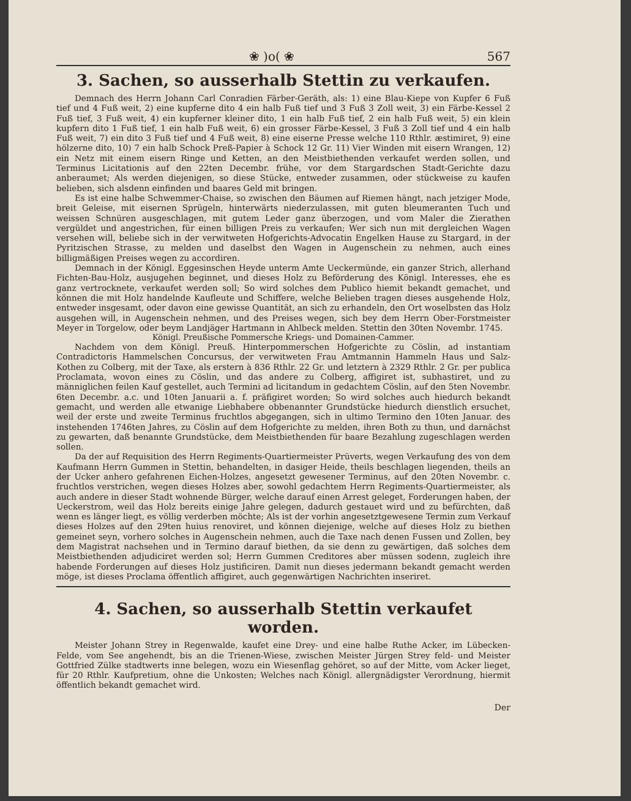❀ )o( ❀ 567
3. Sachen, so ausserhalb Stettin zu verkaufen.
Demnach des Herrn Johann Carl Conradien Färber-Geräth, als: 1) eine Blau-Kiepe von Kupfer 6 Fuß tief und 4 Fuß weit, 2) eine kupferne dito 4 ein halb Fuß tief und 3 Fuß 3 Zoll weit, 3) ein Färbe-Kessel 2 Fuß tief, 3 Fuß weit, 4) ein kupferner kleiner dito, 1 ein halb Fuß tief, 2 ein halb Fuß weit, 5) ein klein kupfern dito 1 Fuß tief, 1 ein halb Fuß weit, 6) ein grosser Färbe-Kessel, 3 Fuß 3 Zoll tief und 4 ein halb Fuß weit, 7) ein dito 3 Fuß tief und 4 Fuß weit, 8) eine eiserne Presse welche 110 Rthlr. æstimiret, 9) eine hölzerne dito, 10) 7 ein halb Schock Preß-Papier à Schock 12 Gr. 11) Vier Winden mit eisern Wrangen, 12) ein Netz mit einem eisern Ringe und Ketten, an den Meistbiethenden verkaufet werden sollen, und Terminus Licitationis auf den 22ten Decembr. frühe, vor dem Stargardschen Stadt-Gerichte dazu anberaumet; Als werden diejenigen, so diese Stücke, entweder zusammen, oder stückweise zu kaufen belieben, sich alsdenn einfinden und baares Geld mit bringen.
Es ist eine halbe Schwemmer-Chaise, so zwischen den Bäumen auf Riemen hängt, nach jetziger Mode, breit Geleise, mit eisernen Sprügeln, hinterwärts niederzulassen, mit guten bleumeranten Tuch und weissen Schnüren ausgeschlagen, mit gutem Leder ganz überzogen, und vom Maler die Zierathen vergüldet und angestrichen, für einen billigen Preis zu verkaufen; Wer sich nun mit dergleichen Wagen versehen will, beliebe sich in der verwitweten Hofgerichts-Advocatin Engelken Hause zu Stargard, in der Pyritzischen Strasse, zu melden und daselbst den Wagen in Augenschein zu nehmen, auch eines billigmäßigen Preises wegen zu accordiren.
Demnach in der Königl. Eggesinschen Heyde unterm Amte Ueckermünde, ein ganzer Strich, allerhand Fichten-Bau-Holz, ausjugehen beginnet, und dieses Holz zu Beförderung des Königl. Interesses, ehe es ganz vertrocknete, verkaufet werden soll; So wird solches dem Publico hiemit bekandt gemachet, und können die mit Holz handelnde Kaufleute und Schiffere, welche Belieben tragen dieses ausgehende Holz, entweder insgesamt, oder davon eine gewisse Quantität, an sich zu erhandeln, den Ort woselbsten das Holz ausgehen will, in Augenschein nehmen, und des Preises wegen, sich bey dem Herrn Ober-Forstmeister Meyer in Torgelow, oder beym Landjäger Hartmann in Ahlbeck melden. Stettin den 30ten Novembr. 1745.
Königl. Preußische Pommersche Kriegs- und Domainen-Cammer.
Nachdem von dem Königl. Preuß. Hinterpommerschen Hofgerichte zu Cöslin, ad instantiam Contradictoris Hammelschen Concursus, der verwitweten Frau Amtmannin Hammeln Haus und Salz-Kothen zu Colberg, mit der Taxe, als erstern à 836 Rthlr. 22 Gr. und letztern à 2329 Rthlr. 2 Gr. per publica Proclamata, wovon eines zu Cöslin, und das andere zu Colberg, affigiret ist, subhastiret, und zu männiglichen feilen Kauf gestellet, auch Termini ad licitandum in gedachtem Cöslin, auf den 5ten Novembr. 6ten Decembr. a.c. und 10ten Januarii a. f. präfigiret worden; So wird solches auch hiedurch bekandt gemacht, und werden alle etwanige Liebhabere obbenannter Grundstücke hiedurch dienstlich ersuchet, weil der erste und zweite Terminus fruchtlos abgegangen, sich in ultimo Termino den 10ten Januar. des instehenden 1746ten Jahres, zu Cöslin auf dem Hofgerichte zu melden, ihren Both zu thun, und darnächst zu gewarten, daß benannte Grundstücke, dem Meistbiethenden für baare Bezahlung zugeschlagen werden sollen.
Da der auf Requisition des Herrn Regiments-Quartiermeister Prüverts, wegen Verkaufung des von dem Kaufmann Herrn Gummen in Stettin, behandelten, in dasiger Heide, theils beschlagen liegenden, theils an der Ucker anhero gefahrenen Eichen-Holzes, angesetzt gewesener Terminus, auf den 20ten Novembr. c. fruchtlos verstrichen, wegen dieses Holzes aber, sowohl gedachtem Herrn Regiments-Quartiermeister, als auch andere in dieser Stadt wohnende Bürger, welche darauf einen Arrest geleget, Forderungen haben, der Ueckerstrom, weil das Holz bereits einige Jahre gelegen, dadurch gestauet wird und zu befürchten, daß wenn es länger liegt, es völlig verderben möchte; Als ist der vorhin angesetztgewesene Termin zum Verkauf dieses Holzes auf den 29ten huius renoviret, und können diejenige, welche auf dieses Holz zu biethen gemeinet seyn, vorhero solches in Augenschein nehmen, auch die Taxe nach denen Fussen und Zollen, bey dem Magistrat nachsehen und in Termino darauf biethen, da sie denn zu gewärtigen, daß solches dem Meistbiethenden adjudiciret werden sol; Herrn Gummen Creditores aber müssen sodenn, zugleich ihre habende Forderungen auf dieses Holz justificiren. Damit nun dieses jedermann bekandt gemacht werden möge, ist dieses Proclama öffentlich affigiret, auch gegenwärtigen Nachrichten inseriret.
4. Sachen, so ausserhalb Stettin verkaufet worden.
Meister Johann Strey in Regenwalde, kaufet eine Drey- und eine halbe Ruthe Acker, im Lübecken-Felde, vom See angehendt, bis an die Trienen-Wiese, zwischen Meister Jürgen Strey feld- und Meister Gottfried Zülke stadtwerts inne belegen, wozu ein Wiesenflag gehöret, so auf der Mitte, vom Acker lieget, für 20 Rthlr. Kaufpretium, ohne die Unkosten; Welches nach Königl. allergnädigster Verordnung, hiermit öffentlich bekandt gemachet wird.
Der